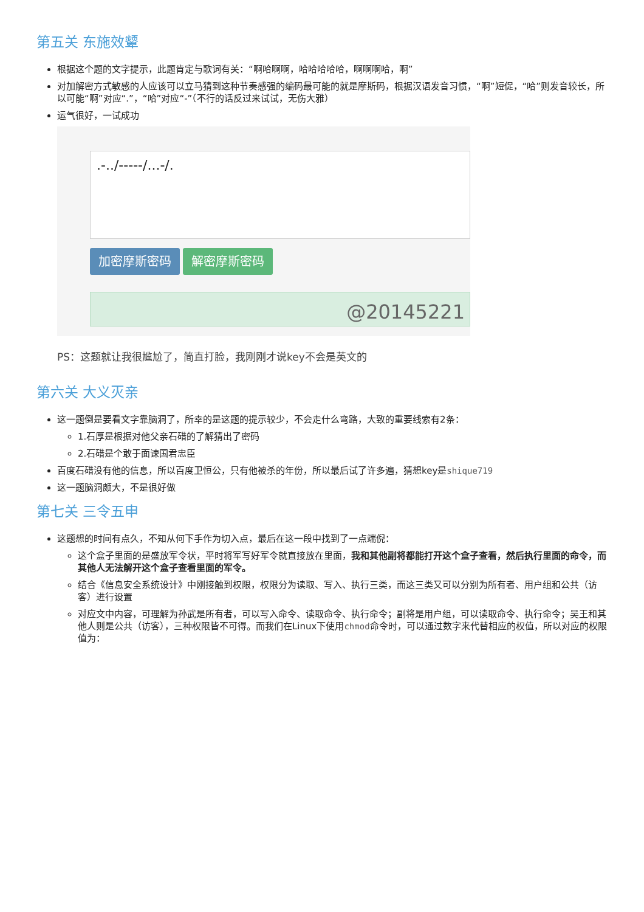第五关 东施效颦
根据这个题的文字提示，此题肯定与歌词有关：“啊哈啊啊，哈哈哈哈哈，啊啊啊哈，啊”
对加解密方式敏感的人应该可以立马猜到这种节奏感强的编码最可能的就是摩斯码，根据汉语发音习惯，“啊”短促，“哈”则发音较长，所以可能“啊”对应“.”，“哈”对应“-”（不行的话反过来试试，无伤大雅）
运气很好，一试成功
.-../-----/...-/.
加密摩斯密码 解密摩斯密码
@20145221
PS：这题就让我很尴尬了，简直打脸，我刚刚才说key不会是英文的
第六关 大义灭亲
这一题倒是要看文字靠脑洞了，所幸的是这题的提示较少，不会走什么弯路，大致的重要线索有2条：
1.石厚是根据对他父亲石碏的了解猜出了密码
2.石碏是个敢于面谏国君忠臣
百度石碏没有他的信息，所以百度卫恒公，只有他被杀的年份，所以最后试了许多遍，猜想key是shique719
这一题脑洞颇大，不是很好做
第七关 三令五申
这题想的时间有点久，不知从何下手作为切入点，最后在这一段中找到了一点端倪：
这个盒子里面的是盛放军令状，平时将军写好军令就直接放在里面，我和其他副将都能打开这个盒子查看，然后执行里面的命令，而其他人无法解开这个盒子查看里面的军令。
结合《信息安全系统设计》中刚接触到权限，权限分为读取、写入、执行三类，而这三类又可以分别为所有者、用户组和公共（访客）进行设置
对应文中内容，可理解为孙武是所有者，可以写入命令、读取命令、执行命令；副将是用户组，可以读取命令、执行命令；吴王和其他人则是公共（访客），三种权限皆不可得。而我们在Linux下使用chmod命令时，可以通过数字来代替相应的权值，所以对应的权限值为：